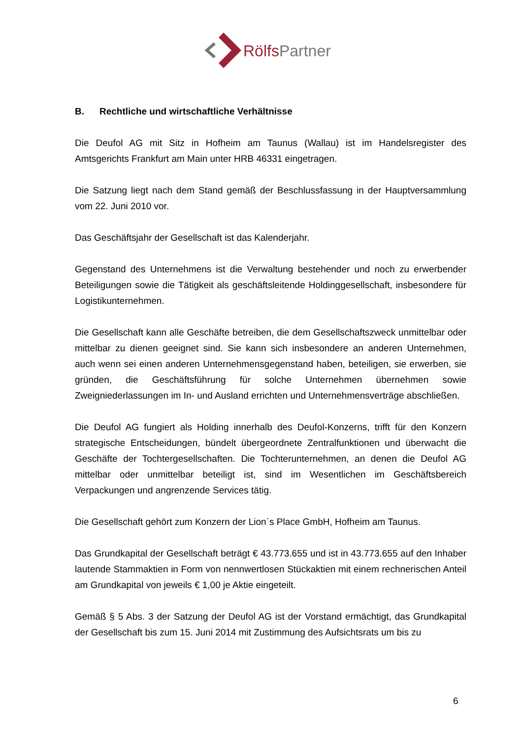RölfsPartner
B. Rechtliche und wirtschaftliche Verhältnisse
Die Deufol AG mit Sitz in Hofheim am Taunus (Wallau) ist im Handelsregister des Amtsgerichts Frankfurt am Main unter HRB 46331 eingetragen.
Die Satzung liegt nach dem Stand gemäß der Beschlussfassung in der Hauptversammlung vom 22. Juni 2010 vor.
Das Geschäftsjahr der Gesellschaft ist das Kalenderjahr.
Gegenstand des Unternehmens ist die Verwaltung bestehender und noch zu erwerbender Beteiligungen sowie die Tätigkeit als geschäftsleitende Holdinggesellschaft, insbesondere für Logistikunternehmen.
Die Gesellschaft kann alle Geschäfte betreiben, die dem Gesellschaftszweck unmittelbar oder mittelbar zu dienen geeignet sind. Sie kann sich insbesondere an anderen Unternehmen, auch wenn sei einen anderen Unternehmensgegenstand haben, beteiligen, sie erwerben, sie gründen, die Geschäftsführung für solche Unternehmen übernehmen sowie Zweigniederlassungen im In- und Ausland errichten und Unternehmensverträge abschließen.
Die Deufol AG fungiert als Holding innerhalb des Deufol-Konzerns, trifft für den Konzern strategische Entscheidungen, bündelt übergeordnete Zentralfunktionen und überwacht die Geschäfte der Tochtergesellschaften. Die Tochterunternehmen, an denen die Deufol AG mittelbar oder unmittelbar beteiligt ist, sind im Wesentlichen im Geschäftsbereich Verpackungen und angrenzende Services tätig.
Die Gesellschaft gehört zum Konzern der Lion´s Place GmbH, Hofheim am Taunus.
Das Grundkapital der Gesellschaft beträgt € 43.773.655 und ist in 43.773.655 auf den Inhaber lautende Stammaktien in Form von nennwertlosen Stückaktien mit einem rechnerischen Anteil am Grundkapital von jeweils € 1,00 je Aktie eingeteilt.
Gemäß § 5 Abs. 3 der Satzung der Deufol AG ist der Vorstand ermächtigt, das Grundkapital der Gesellschaft bis zum 15. Juni 2014 mit Zustimmung des Aufsichtsrats um bis zu
6